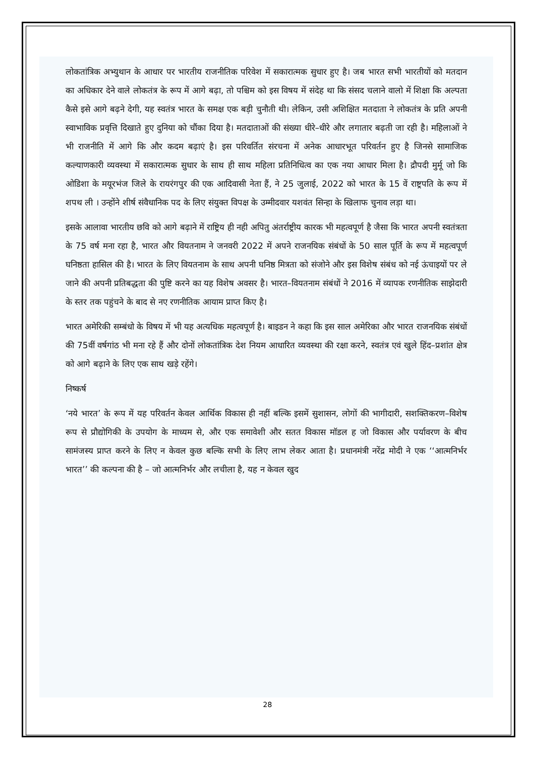लोकतांत्रिक अभ्युथान के आधार पर भारतीय राजनीतिक परिवेश में सकारात्मक सुधार हुए है। जब भारत सभी भारतीयों को मतदान का अधिकार देने वाले लोकतंत्र के रूप में आगे बढ़ा, तो पश्चिम को इस विषय में संदेह था कि संसद चलाने वालो में शिक्षा कि अल्पता कैसे इसे आगे बढ़ने देगी, यह स्वतंत्र भारत के समक्ष एक बड़ी चुनौती थी। लेकिन, उसी अशिक्षित मतदाता ने लोकतंत्र के प्रति अपनी स्वाभाविक प्रवृत्ति दिखाते हुए दुनिया को चौंका दिया है। मतदाताओं की संख्या धीरे–धीरे और लगातार बढ़ती जा रही है। महिलाओं ने भी राजनीति में आगे कि और कदम बढ़ाएं है। इस परिवर्तित संरचना में अनेक आधारभूत परिवर्तन हुए है जिनसे सामाजिक कल्याणकारी व्यवस्था में सकारात्मक सुधार के साथ ही साथ महिला प्रतिनिधित्व का एक नया आधार मिला है। द्रौपदी मुर्मू जो कि ओडिशा के मयूरभंज जिले के रायरंगपुर की एक आदिवासी नेता हैं, ने 25 जुलाई, 2022 को भारत के 15 वें राष्ट्रपति के रूप में शपथ ली । उन्होंने शीर्ष संवैधानिक पद के लिए संयुक्त विपक्ष के उम्मीदवार यशवंत सिन्हा के खिलाफ चुनाव लड़ा था।
इसके आलावा भारतीय छवि को आगे बढ़ाने में राष्ट्रिय ही नही अपितु अंतर्राष्ट्रीय कारक भी महत्वपूर्ण है जैसा कि भारत अपनी स्वतंत्रता के 75 वर्ष मना रहा है, भारत और वियतनाम ने जनवरी 2022 में अपने राजनयिक संबंधों के 50 साल पूर्ति के रूप में महत्वपूर्ण घनिष्ठता हासिल की है। भारत के लिए वियतनाम के साथ अपनी घनिष्ठ मित्रता को संजोने और इस विशेष संबंध को नई ऊंचाइयों पर ले जाने की अपनी प्रतिबद्धता की पुष्टि करने का यह विशेष अवसर है। भारत–वियतनाम संबंधों ने 2016 में व्यापक रणनीतिक साझेदारी के स्तर तक पहुंचने के बाद से नए रणनीतिक आयाम प्राप्त किए है।
भारत अमेरिकी सम्बंधो के विषय में भी यह अत्यधिक महत्वपूर्ण है। बाइडन ने कहा कि इस साल अमेरिका और भारत राजनयिक संबंधों की 75वीं वर्षगांठ भी मना रहे हैं और दोनों लोकतांत्रिक देश नियम आधारित व्यवस्था की रक्षा करने, स्वतंत्र एवं खुले हिंद–प्रशांत क्षेत्र को आगे बढ़ाने के लिए एक साथ खड़े रहेंगे।
निष्कर्ष
‘नये भारत’ के रूप में यह परिवर्तन केवल आर्थिक विकास ही नहीं बल्कि इसमें सुशासन, लोगों की भागीदारी, सशक्तिकरण–विशेष रूप से प्रौद्योगिकी के उपयोग के माध्यम से, और एक समावेशी और सतत विकास मॉडल ह जो विकास और पर्यावरण के बीच सामंजस्य प्राप्त करने के लिए न केवल कुछ बल्कि सभी के लिए लाभ लेकर आता है। प्रधानमंत्री नरेंद्र मोदी ने एक ‘‘आत्मनिर्भर भारत’’ की कल्पना की है – जो आत्मनिर्भर और लचीला है, यह न केवल खुद
28